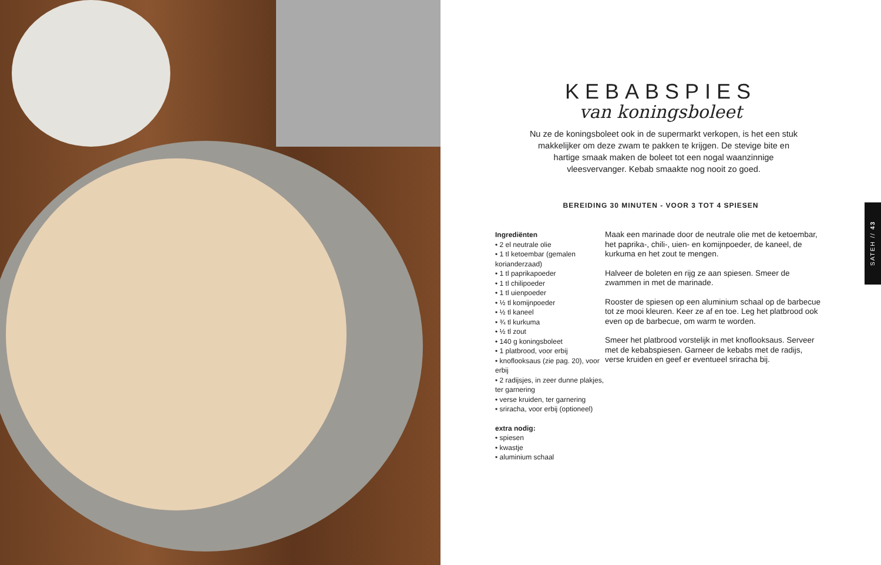KEBABSPIES
van koningsboleet
Nu ze de koningsboleet ook in de supermarkt verkopen, is het een stuk makkelijker om deze zwam te pakken te krijgen. De stevige bite en hartige smaak maken de boleet tot een nogal waanzinnige vleesvervanger. Kebab smaakte nog nooit zo goed.
BEREIDING 30 MINUTEN - VOOR 3 TOT 4 SPIESEN
Ingrediënten
• 2 el neutrale olie
• 1 tl ketoembar (gemalen korianderzaad)
• 1 tl paprikapoeder
• 1 tl chilipoeder
• 1 tl uienpoeder
• ½ tl komijnpoeder
• ½ tl kaneel
• ¾ tl kurkuma
• ½ tl zout
• 140 g koningsboleet
• 1 platbrood, voor erbij
• knoflooksaus (zie pag. 20), voor erbij
• 2 radijsjes, in zeer dunne plakjes, ter garnering
• verse kruiden, ter garnering
• sriracha, voor erbij (optioneel)
extra nodig:
• spiesen
• kwastje
• aluminium schaal
Maak een marinade door de neutrale olie met de ketoembar, het paprika-, chili-, uien- en komijnpoeder, de kaneel, de kurkuma en het zout te mengen.
Halveer de boleten en rijg ze aan spiesen. Smeer de zwammen in met de marinade.
Rooster de spiesen op een aluminium schaal op de barbecue tot ze mooi kleuren. Keer ze af en toe. Leg het platbrood ook even op de barbecue, om warm te worden.
Smeer het platbrood vorstelijk in met knoflooksaus. Serveer met de kebabspiesen. Garneer de kebabs met de radijs, verse kruiden en geef er eventueel sriracha bij.
SATEH // 43